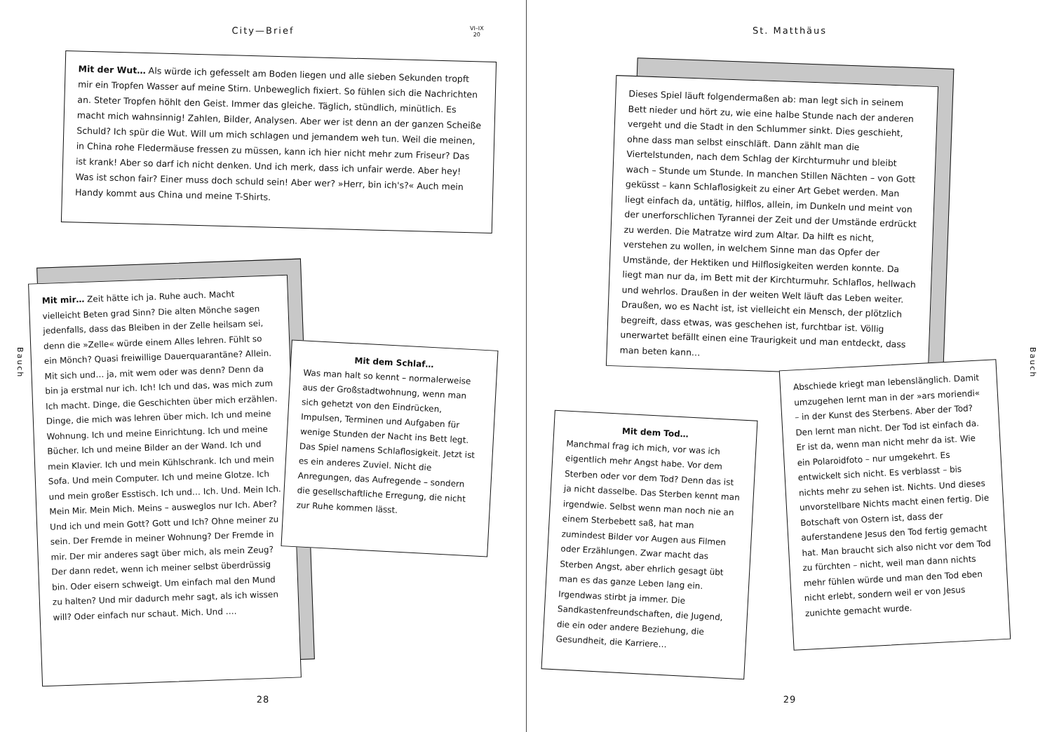City—Brief
VI–IX
20
Mit der Wut… Als würde ich gefesselt am Boden liegen und alle sieben Sekunden tropft mir ein Tropfen Wasser auf meine Stirn. Unbeweglich fixiert. So fühlen sich die Nachrichten an. Steter Tropfen höhlt den Geist. Immer das gleiche. Täglich, stündlich, minütlich. Es macht mich wahnsinnig! Zahlen, Bilder, Analysen. Aber wer ist denn an der ganzen Scheiße Schuld? Ich spür die Wut. Will um mich schlagen und jemandem weh tun. Weil die meinen, in China rohe Fledermäuse fressen zu müssen, kann ich hier nicht mehr zum Friseur? Das ist krank! Aber so darf ich nicht denken. Und ich merk, dass ich unfair werde. Aber hey! Was ist schon fair? Einer muss doch schuld sein! Aber wer? »Herr, bin ich's?« Auch mein Handy kommt aus China und meine T-Shirts.
Mit mir… Zeit hätte ich ja. Ruhe auch. Macht vielleicht Beten grad Sinn? Die alten Mönche sagen jedenfalls, dass das Bleiben in der Zelle heilsam sei, denn die »Zelle« würde einem Alles lehren. Fühlt so ein Mönch? Quasi freiwillige Dauerquarantäne? Allein. Mit sich und… ja, mit wem oder was denn? Denn da bin ja erstmal nur ich. Ich! Ich und das, was mich zum Ich macht. Dinge, die Geschichten über mich erzählen. Dinge, die mich was lehren über mich. Ich und meine Wohnung. Ich und meine Einrichtung. Ich und meine Bücher. Ich und meine Bilder an der Wand. Ich und mein Klavier. Ich und mein Kühlschrank. Ich und mein Sofa. Und mein Computer. Ich und meine Glotze. Ich und mein großer Esstisch. Ich und… Ich. Und. Mein Ich. Mein Mir. Mein Mich. Meins – ausweglos nur Ich. Aber? Und ich und mein Gott? Gott und Ich? Ohne meiner zu sein. Der Fremde in meiner Wohnung? Der Fremde in mir. Der mir anderes sagt über mich, als mein Zeug? Der dann redet, wenn ich meiner selbst überdrüssig bin. Oder eisern schweigt. Um einfach mal den Mund zu halten? Und mir dadurch mehr sagt, als ich wissen will? Oder einfach nur schaut. Mich. Und ….
Mit dem Schlaf…
Was man halt so kennt – normalerweise aus der Großstadtwohnung, wenn man sich gehetzt von den Eindrücken, Impulsen, Terminen und Aufgaben für wenige Stunden der Nacht ins Bett legt. Das Spiel namens Schlaflosigkeit. Jetzt ist es ein anderes Zuviel. Nicht die Anregungen, das Aufregende – sondern die gesellschaftliche Erregung, die nicht zur Ruhe kommen lässt.
Bauch
28
St. Matthäus
Dieses Spiel läuft folgendermaßen ab: man legt sich in seinem Bett nieder und hört zu, wie eine halbe Stunde nach der anderen vergeht und die Stadt in den Schlummer sinkt. Dies geschieht, ohne dass man selbst einschläft. Dann zählt man die Viertelstunden, nach dem Schlag der Kirchturmuhr und bleibt wach – Stunde um Stunde. In manchen Stillen Nächten – von Gott geküsst – kann Schlaflosigkeit zu einer Art Gebet werden. Man liegt einfach da, untätig, hilflos, allein, im Dunkeln und meint von der unerforschlichen Tyrannei der Zeit und der Umstände erdrückt zu werden. Die Matratze wird zum Altar. Da hilft es nicht, verstehen zu wollen, in welchem Sinne man das Opfer der Umstände, der Hektiken und Hilflosigkeiten werden konnte. Da liegt man nur da, im Bett mit der Kirchturmuhr. Schlaflos, hellwach und wehrlos. Draußen in der weiten Welt läuft das Leben weiter. Draußen, wo es Nacht ist, ist vielleicht ein Mensch, der plötzlich begreift, dass etwas, was geschehen ist, furchtbar ist. Völlig unerwartet befällt einen eine Traurigkeit und man entdeckt, dass man beten kann…
Mit dem Tod…
Manchmal frag ich mich, vor was ich eigentlich mehr Angst habe. Vor dem Sterben oder vor dem Tod? Denn das ist ja nicht dasselbe. Das Sterben kennt man irgendwie. Selbst wenn man noch nie an einem Sterbebett saß, hat man zumindest Bilder vor Augen aus Filmen oder Erzählungen. Zwar macht das Sterben Angst, aber ehrlich gesagt übt man es das ganze Leben lang ein. Irgendwas stirbt ja immer. Die Sandkastenfreundschaften, die Jugend, die ein oder andere Beziehung, die Gesundheit, die Karriere…
Abschiede kriegt man lebenslänglich. Damit umzugehen lernt man in der »ars moriendi« – in der Kunst des Sterbens. Aber der Tod? Den lernt man nicht. Der Tod ist einfach da. Er ist da, wenn man nicht mehr da ist. Wie ein Polaroidfoto – nur umgekehrt. Es entwickelt sich nicht. Es verblasst – bis nichts mehr zu sehen ist. Nichts. Und dieses unvorstellbare Nichts macht einen fertig. Die Botschaft von Ostern ist, dass der auferstandene Jesus den Tod fertig gemacht hat. Man braucht sich also nicht vor dem Tod zu fürchten – nicht, weil man dann nichts mehr fühlen würde und man den Tod eben nicht erlebt, sondern weil er von Jesus zunichte gemacht wurde.
Bauch
29